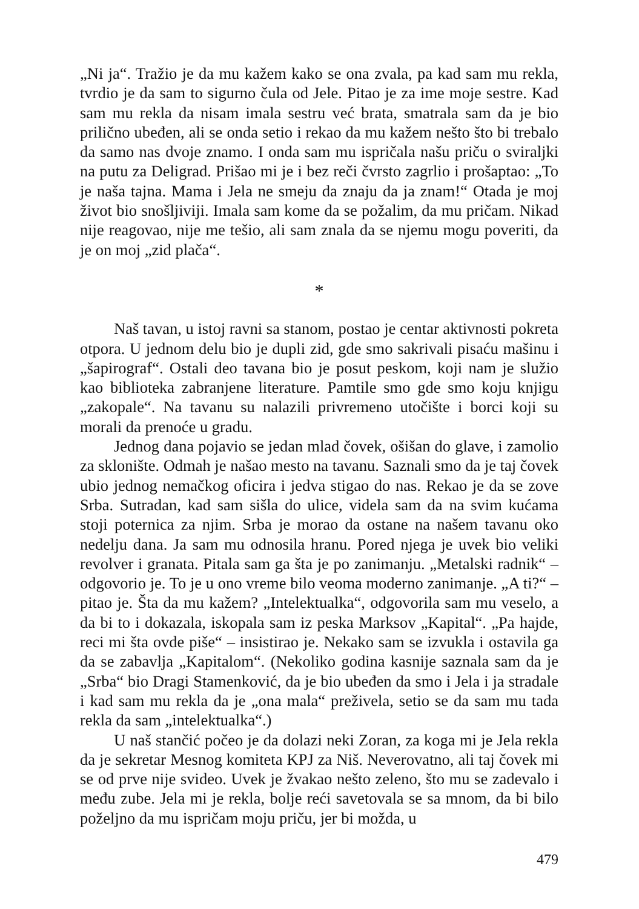„Ni ja“. Tražio je da mu kažem kako se ona zvala, pa kad sam mu rekla, tvrdio je da sam to sigurno čula od Jele. Pitao je za ime moje sestre. Kad sam mu rekla da nisam imala sestru već brata, smatrala sam da je bio prilično ubeđen, ali se onda setio i rekao da mu kažem nešto što bi trebalo da samo nas dvoje znamo. I onda sam mu ispričala našu priču o sviraljki na putu za Deligrad. Prišao mi je i bez reči čvrsto zagrlio i prošaptao: „To je naša tajna. Mama i Jela ne smeju da znaju da ja znam!“ Otada je moj život bio snošljiviji. Imala sam kome da se požalim, da mu pričam. Nikad nije reagovao, nije me tešio, ali sam znala da se njemu mogu poveriti, da je on moj „zid plača“.
*
Naš tavan, u istoj ravni sa stanom, postao je centar aktivnosti pokreta otpora. U jednom delu bio je dupli zid, gde smo sakrivali pisaću mašinu i „šapirograf“. Ostali deo tavana bio je posut peskom, koji nam je služio kao biblioteka zabranjene literature. Pamtile smo gde smo koju knjigu „zakopale“. Na tavanu su nalazili privremeno utočište i borci koji su morali da prenoće u gradu.
Jednog dana pojavio se jedan mlad čovek, ošišan do glave, i zamolio za sklonište. Odmah je našao mesto na tavanu. Saznali smo da je taj čovek ubio jednog nemačkog oficira i jedva stigao do nas. Rekao je da se zove Srba. Sutradan, kad sam sišla do ulice, videla sam da na svim kućama stoji poternica za njim. Srba je morao da ostane na našem tavanu oko nedelju dana. Ja sam mu odnosila hranu. Pored njega je uvek bio veliki revolver i granata. Pitala sam ga šta je po zanimanju. „Metalski radnik“ – odgovorio je. To je u ono vreme bilo veoma moderno zanimanje. „A ti?“ – pitao je. Šta da mu kažem? „Intelektualka“, odgovorila sam mu veselo, a da bi to i dokazala, iskopala sam iz peska Marksov „Kapital“. „Pa hajde, reci mi šta ovde piše“ – insistirao je. Nekako sam se izvukla i ostavila ga da se zabavlja „Kapitalom“. (Nekoliko godina kasnije saznala sam da je „Srba“ bio Dragi Stamenković, da je bio ubeđen da smo i Jela i ja stradale i kad sam mu rekla da je „ona mala“ preživela, setio se da sam mu tada rekla da sam „intelektualka“.)
U naš stančić počeo je da dolazi neki Zoran, za koga mi je Jela rekla da je sekretar Mesnog komiteta KPJ za Niš. Neverovatno, ali taj čovek mi se od prve nije svideo. Uvek je žvakao nešto zeleno, što mu se zadevalo i među zube. Jela mi je rekla, bolje reći savetovala se sa mnom, da bi bilo poželjno da mu ispričam moju priču, jer bi možda, u
479